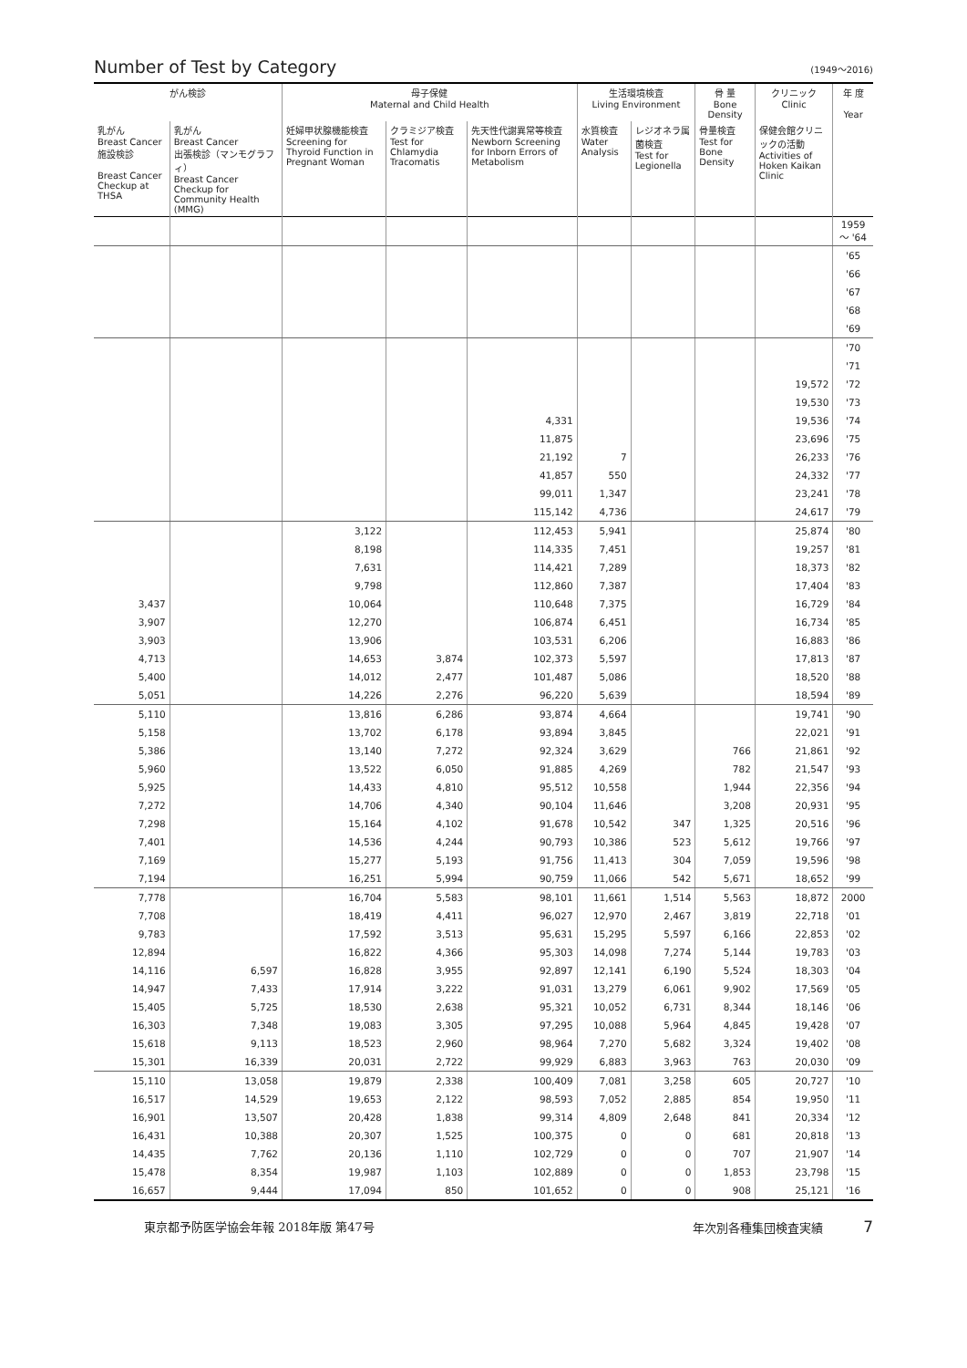Number of Test by Category (1949～2016)
| がん検診 | | 母子保健 Maternal and Child Health | | | 生活環境検査 Living Environment | | 骨 量 Bone Density | クリニック Clinic | 年 度 Year |
| --- | --- | --- | --- | --- | --- | --- | --- | --- | --- |
| 乳がん Breast Cancer 施設検診 Breast Cancer Checkup at THSA | 乳がん Breast Cancer 出張検診（マンモグラフィ） Breast Cancer Checkup for Community Health (MMG) | 妊婦甲状腺機能検査 Screening for Thyroid Function in Pregnant Woman | クラミジア検査 Test for Chlamydia Tracomatis | 先天性代謝異常等検査 Newborn Screening for Inborn Errors of Metabolism | 水質検査 Water Analysis | レジオネラ属菌検査 Test for Legionella | 骨量検査 Test for Bone Density | 保健会館クリニックの活動 Activities of Hoken Kaikan Clinic | |
| | | | | | | | | | 1959 ～ '64 |
| | | | | | | | | | '65 |
| | | | | | | | | | '66 |
| | | | | | | | | | '67 |
| | | | | | | | | | '68 |
| | | | | | | | | | '69 |
| | | | | | | | | | '70 |
| | | | | | | | | | '71 |
| | | | | | | | | 19,572 | '72 |
| | | | | | | | | 19,530 | '73 |
| | | | | 4,331 | | | | 19,536 | '74 |
| | | | | 11,875 | | | | 23,696 | '75 |
| | | | | 21,192 | 7 | | | 26,233 | '76 |
| | | | | 41,857 | 550 | | | 24,332 | '77 |
| | | | | 99,011 | 1,347 | | | 23,241 | '78 |
| | | | | 115,142 | 4,736 | | | 24,617 | '79 |
| | | 3,122 | | 112,453 | 5,941 | | | 25,874 | '80 |
| | | 8,198 | | 114,335 | 7,451 | | | 19,257 | '81 |
| | | 7,631 | | 114,421 | 7,289 | | | 18,373 | '82 |
| | | 9,798 | | 112,860 | 7,387 | | | 17,404 | '83 |
| 3,437 | | 10,064 | | 110,648 | 7,375 | | | 16,729 | '84 |
| 3,907 | | 12,270 | | 106,874 | 6,451 | | | 16,734 | '85 |
| 3,903 | | 13,906 | | 103,531 | 6,206 | | | 16,883 | '86 |
| 4,713 | | 14,653 | 3,874 | 102,373 | 5,597 | | | 17,813 | '87 |
| 5,400 | | 14,012 | 2,477 | 101,487 | 5,086 | | | 18,520 | '88 |
| 5,051 | | 14,226 | 2,276 | 96,220 | 5,639 | | | 18,594 | '89 |
| 5,110 | | 13,816 | 6,286 | 93,874 | 4,664 | | | 19,741 | '90 |
| 5,158 | | 13,702 | 6,178 | 93,894 | 3,845 | | | 22,021 | '91 |
| 5,386 | | 13,140 | 7,272 | 92,324 | 3,629 | | 766 | 21,861 | '92 |
| 5,960 | | 13,522 | 6,050 | 91,885 | 4,269 | | 782 | 21,547 | '93 |
| 5,925 | | 14,433 | 4,810 | 95,512 | 10,558 | | 1,944 | 22,356 | '94 |
| 7,272 | | 14,706 | 4,340 | 90,104 | 11,646 | | 3,208 | 20,931 | '95 |
| 7,298 | | 15,164 | 4,102 | 91,678 | 10,542 | 347 | 1,325 | 20,516 | '96 |
| 7,401 | | 14,536 | 4,244 | 90,793 | 10,386 | 523 | 5,612 | 19,766 | '97 |
| 7,169 | | 15,277 | 5,193 | 91,756 | 11,413 | 304 | 7,059 | 19,596 | '98 |
| 7,194 | | 16,251 | 5,994 | 90,759 | 11,066 | 542 | 5,671 | 18,652 | '99 |
| 7,778 | | 16,704 | 5,583 | 98,101 | 11,661 | 1,514 | 5,563 | 18,872 | 2000 |
| 7,708 | | 18,419 | 4,411 | 96,027 | 12,970 | 2,467 | 3,819 | 22,718 | '01 |
| 9,783 | | 17,592 | 3,513 | 95,631 | 15,295 | 5,597 | 6,166 | 22,853 | '02 |
| 12,894 | | 16,822 | 4,366 | 95,303 | 14,098 | 7,274 | 5,144 | 19,783 | '03 |
| 14,116 | 6,597 | 16,828 | 3,955 | 92,897 | 12,141 | 6,190 | 5,524 | 18,303 | '04 |
| 14,947 | 7,433 | 17,914 | 3,222 | 91,031 | 13,279 | 6,061 | 9,902 | 17,569 | '05 |
| 15,405 | 5,725 | 18,530 | 2,638 | 95,321 | 10,052 | 6,731 | 8,344 | 18,146 | '06 |
| 16,303 | 7,348 | 19,083 | 3,305 | 97,295 | 10,088 | 5,964 | 4,845 | 19,428 | '07 |
| 15,618 | 9,113 | 18,523 | 2,960 | 98,964 | 7,270 | 5,682 | 3,324 | 19,402 | '08 |
| 15,301 | 16,339 | 20,031 | 2,722 | 99,929 | 6,883 | 3,963 | 763 | 20,030 | '09 |
| 15,110 | 13,058 | 19,879 | 2,338 | 100,409 | 7,081 | 3,258 | 605 | 20,727 | '10 |
| 16,517 | 14,529 | 19,653 | 2,122 | 98,593 | 7,052 | 2,885 | 854 | 19,950 | '11 |
| 16,901 | 13,507 | 20,428 | 1,838 | 99,314 | 4,809 | 2,648 | 841 | 20,334 | '12 |
| 16,431 | 10,388 | 20,307 | 1,525 | 100,375 | 0 | 0 | 681 | 20,818 | '13 |
| 14,435 | 7,762 | 20,136 | 1,110 | 102,729 | 0 | 0 | 707 | 21,907 | '14 |
| 15,478 | 8,354 | 19,987 | 1,103 | 102,889 | 0 | 0 | 1,853 | 23,798 | '15 |
| 16,657 | 9,444 | 17,094 | 850 | 101,652 | 0 | 0 | 908 | 25,121 | '16 |
東京都予防医学協会年報 2018年版 第47号 年次別各種集団検査実績 7